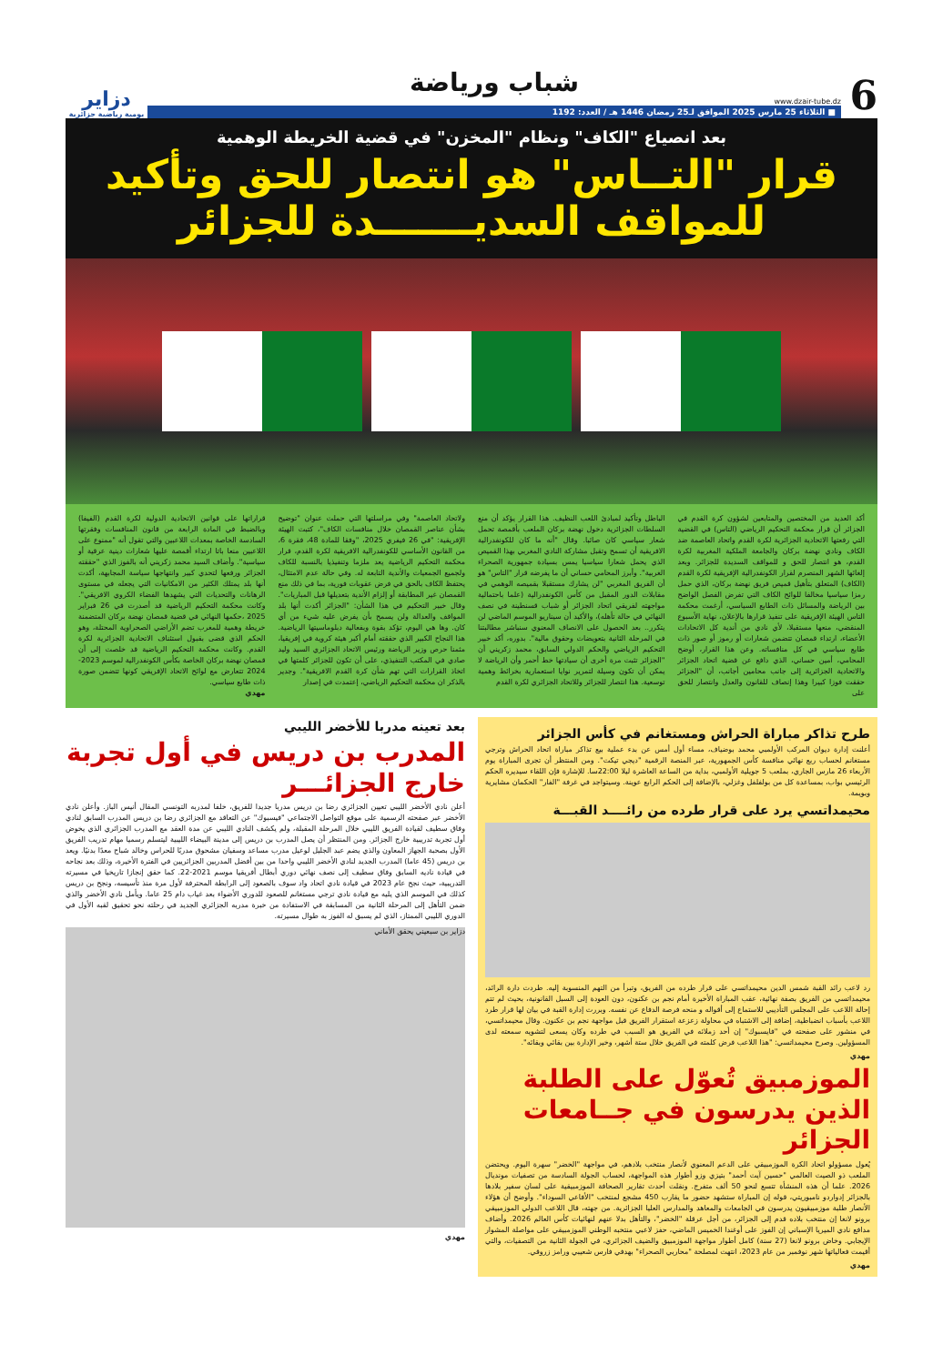6
شباب ورياضة
www.dzair-tube.dz
■ الثلاثاء 25 مارس 2025 الموافق لـ25 رمضان 1446 هـ / العدد: 1192
دزاير
يومية رياضية جزائرية
بعد انصياع "الكاف" ونظام "المخزن" في قضية الخريطة الوهمية
قرار "التــاس" هو انتصار للحق وتأكيد للمواقف السديـــــــدة للجزائر
أكد العديد من المختصين والمتابعين لشؤون كرة القدم في الجزائر أن قرار محكمة التحكيم الرياضي (التاس) في القضية التي رفعتها الاتحادية الجزائرية لكرة القدم واتحاد العاصمة ضد الكاف ونادي نهضة بركان والجامعة الملكية المغربية لكرة القدم، هو انتصار للحق و للمواقف السديدة للجزائر. وبعد إلغائها الشهر المنصرم لقرار الكونفدرالية الإفريقية لكرة القدم (الكاف) المتعلق بتأهيل قميص فريق نهضة بركان، الذي حمل رمزا سياسيا مخالفا للوائح الكاف التي تفرض الفصل الواضح بين الرياضة والمسائل ذات الطابع السياسي، أرغمت محكمة التاس الهيئة الإفريقية على تنفيذ قرارها بالإعلان، نهاية الأسبوع المنقضي، منعها مستقبلا، لأي نادي من أندية كل الاتحادات الأعضاء، ارتداء قمصان تتضمن شعارات أو رموز أو صور ذات طابع سياسي في كل منافساته. وعن هذا القرار، أوضح المحامي، أمين حساني، الذي دافع عن قضية اتحاد الجزائر والاتحادية الجزائرية إلى جانب محامين أجانب، أن "الجزائر حققت فوزا كبيرا وهذا إنصاف للقانون والعدل وانتصار للحق على
الباطل وتأكيد لمبادئ اللعب النظيف. هذا القرار يؤكد أن منع السلطات الجزائرية دخول نهضة بركان الملعب بأقمصة تحمل شعار سياسي كان صائبا. وقال "أنه ما كان للكونفدرالية الافريقية أن تسمح وتقبل مشاركة النادي المغربي بهذا القميص الذي يحمل شعارا سياسيا يمس بسيادة جمهورية الصحراء الغربية". وأبرز المحامي حساني أن ما يفرضه قرار "التاس" هو أن الفريق المغربي "لن يشارك مستقبلا بقميصه الوهمي في مقابلات الدور المقبل من كأس الكونفدرالية (علما باحتمالية مواجهته لفريقي اتحاد الجزائر أو شباب قسنطينة في نصف النهائي في حالة تأهله)، والأكيد أن سيناريو الموسم الماضي لن يتكرر.. بعد الحصول على الانصاف المعنوي سنباشر مطالبتنا في المرحلة الثانية بتعويضات وحقوق مالية". بدوره، أكد خبير التحكيم الرياضي والحكم الدولي السابق، محمد زكريني أن "الجزائر تثبت مرة أخرى أن سيادتها خط أحمر وأن الرياضة لا يمكن أن تكون وسيلة لتمرير نوايا استعمارية بخرائط وهمية توسعية. هذا انتصار للجزائر وللاتحاد الجزائري لكرة القدم
ولاتحاد العاصمة" وفي مراسلتها التي حملت عنوان "توضيح بشأن عناصر القمصان خلال منافسات الكاف"، كتبت الهيئة الإفريقية: "في 26 فيفري 2025، "وفقا للمادة 48، فقرة 6، من القانون الأساسي للكونفدرالية الافريقية لكرة القدم، قرار محكمة التحكيم الرياضية يعد ملزما وتنفيذيا بالنسبة للكاف ولجميع الجمعيات والأندية التابعة له. وفي حالة عدم الامتثال، يحتفظ الكاف بالحق في فرض عقوبات فورية، بما في ذلك منع القمصان غير المطابقة أو إلزام الأندية بتعديلها قبل المباريات". وقال خبير التحكيم في هذا الشأن: "الجزائر أكدت أنها بلد المواقف والعدالة ولن يسمح بأن يفرض عليه شيء من أي كان. وها هي اليوم، تؤكد بقوة وبفعالية دبلوماسيتها الرياضية. هذا النجاح الكبير الذي حققته أمام أكبر هيئة كروية في إفريقيا، مثمنا حرص وزير الرياضة ورئيس الاتحاد الجزائري السيد وليد صادي في المكتب التنفيذي، على أن تكون للجزائر كلمتها في اتخاذ القرارات التي تهم شأن كرة القدم الافريقية". وجدير بالذكر ان محكمة التحكيم الرياضي، إعتمدت في إصدار
قراراتها على قوانين الاتحادية الدولية لكرة القدم (الفيفا) وبالضبط في المادة الرابعة من قانون المنافسات وفقرتها السادسة الخاصة بمعدات اللاعبين والتي تقول أنه "ممنوع على اللاعبين منعا باتا ارتداء أقمصة عليها شعارات دينية عرقية أو سياسية". وأضاف السيد محمد زكريني أنه بالفوز الذي "حققته الجزائر ورفعها لتحدي كبير وانتهاجها سياسة المجابهة، أكدت أنها بلد يمتلك الكثير من الامكانيات التي يجعله في مستوى الرهانات والتحديات التي يشهدها الفضاء الكروي الافريقي". وكانت محكمة التحكيم الرياضية قد أصدرت في 26 فبراير 2025 ،حكمها النهائي في قضية قمصان نهضة بركان المتضمنة خريطة وهمية للمغرب تضم الأراضي الصحراوية المحتلة، وهو الحكم الذي قضى بقبول استئناف الاتحادية الجزائرية لكرة القدم. وكانت محكمة التحكيم الرياضية قد خلصت إلى أن قمصان نهضة بركان الخاصة بكأس الكونفدرالية لموسم 2023-2024 تتعارض مع لوائح الاتحاد الإفريقي كونها تتضمن صورة ذات طابع سياسي.
مهدي
طرح تذاكر مباراة الحراش ومستغانم في كأس الجزائر
أعلنت إدارة ديوان المركب الأولمبي محمد بوضياف، مساء أول أمس عن بدء عملية بيع تذاكر مباراة اتحاد الحراش وترجي مستغانم لحساب ربع نهائي منافسة كأس الجمهورية، عبر المنصة الرقمية "ديجي تيكت". ومن المنتظر أن تجرى المباراة يوم الأربعاء 26 مارس الجاري، بملعب 5 جويلية الأولمبي، بداية من الساعة العاشرة ليلا 22:00سا. للإشارة فإن اللقاء سيديره الحكم الرئيسي بواب، بمساعدة كل من بولفلفل وغزلي، بالإضافة إلى الحكم الرابع عوينة. وسيتواجد في غرفة "الفار" الحكمان مشايرية وبويمة.
محيمداتسي يرد على قرار طرده من رائــــد القبـــة
رد لاعب رائد القبة شمس الدين محيمداتسي على قرار طرده من الفريق، وتبرأ من التهم المنسوبة إليه. طردت دارة الرائد، محيمداتسي من الفريق بصفة نهائية، عقب المباراة الأخيرة أمام نجم بن عكنون، دون العودة إلى السبل القانونية، بحيث لم تتم إحالة اللاعب على المجلس التأديبي للاستماع إلى أقواله و منحه فرصة الدفاع عن نفسه. وبررت إدارة القبة في بيان لها قرار طرد اللاعب بأسباب انضباطية، إضافة إلى الاشتباه في محاولة زعزعة استقرار الفريق قبل مواجهة نجم بن عكنون. وقال محيمداتسي، في منشور على صفحته في "فايسبوك" إن أحد زملائه في الفريق هو السبب في طرده وكان يسعى لتشويه سمعته لدى المسؤولين. وصرح محيمداتسي: "هذا اللاعب فرض كلمته في الفريق خلال ستة أشهر، وخير الإدارة بين بقائي وبقائه".
مهدي
الموزمبيق تُعوّل على الطلبة الذين يدرسون في جــامعات الجزائر
يُعول مسؤولو اتحاد الكرة الموزمبيقي على الدعم المعنوي لأنصار منتخب بلادهم، في مواجهة "الخضر" سهرة اليوم. ويحتضن الملعب ذو الصيت العالمي "حسين آيت أحمد" بتيزي وزو أطوار هذه المواجهة، لحساب الجولة السادسة من تصفيات مونديال 2026. علما أن هذه المنشأة تتسع لنحو 50 ألف متفرج. ونقلت أحدث تقارير الصحافة الموزمبيقية على لسان سفير بلادها بالجزائر إدواردو نامبوريتي، قوله إن المباراة ستشهد حضور ما يقارب 450 مشجع لمنتخب "الأفاعي السوداء". وأوضح أن هؤلاء الأنصار طلبة موزمبيقيون يدرسون في الجامعات والمعاهد والمدارس العليا الجزائرية. من جهته، قال اللاعب الدولي الموزمبيقي برونو لانغا إن منتخب بلاده قدم إلى الجزائر، من أجل عرقلة "الخضر"، والتأهل بدلا عنهم لنهائيات كأس العالم 2026. وأضاف مدافع نادي الميريا الإسباني إن الفوز على أوغندا الخميس الماضي، حفز لاعبي منتخبه الوطني الموزمبيقي على مواصلة المشوار الإيجابي. وخاض برونو لانغا (27 سنة) كامل أطوار مواجهة الموزمبيق والضيف الجزائري، في الجولة الثانية من التصفيات، والتي أقيمت فعالياتها شهر نوفمبر من عام 2023، انتهت لمصلحة "محاربي الصحراء" بهدفي فارس شعيبي ورامز زروقي.
مهدي
بعد تعينه مدربا للأخضر الليبي
المدرب بن دريس في أول تجربة خارج الجزائـــر
أعلن نادي الأخضر الليبي تعيين الجزائري رضا بن دريس مدربا جديدا للفريق، خلفا لمدربه التونسي المقال أنيس الباز. وأعلن نادي الأخضر عبر صفحته الرسمية على موقع التواصل الاجتماعي "فيسبوك" عن التعاقد مع الجزائري رضا بن دريس المدرب السابق لنادي وفاق سطيف لقيادة الفريق الليبي خلال المرحلة المقبلة، ولم يكشف النادي الليبي عن مدة العقد مع المدرب الجزائري الذي يخوض أول تجربة تدريبية خارج الجزائر. ومن المنتظر أن يصل المدرب بن دريس إلى مدينة البيضاء الليبية ليتسلم رسميا مهام تدريب الفريق الأول بصحبة الجهاز المعاون والذي يضم عبد الجليل لوعيل مدرب مساعد وسفيان مشحوق مدربًا للحراس وخالد شباح معدًا بدنيًا. ويعد بن دريس (45 عاما) المدرب الجديد لنادي الأخضر الليبي واحدا من بين أفضل المدربين الجزائريين في الفترة الأخيرة، وذلك بعد نجاحه في قيادة ناديه السابق وفاق سطيف إلى نصف نهائي دوري أبطال أفريقيا موسم 2021-22. كما حقق إنجازا تاريخيا في مسيرته التدريبية، حيث نجح عام 2023 في قيادة نادي اتحاد واد سوف بالصعود إلى الرابطة المحترفة لأول مرة منذ تأسيسه، ونجح بن دريس كذلك في الموسم الذي يليه مع قيادة نادي ترجي مستغانم للصعود للدوري الأضواء بعد غياب دام 25 عاما. ويأمل نادي الأخضر والذي ضمن التأهل إلى المرحلة الثانية من المسابقة في الاستفادة من خبرة مدربه الجزائري الجديد في رحلته نحو تحقيق لقبه الأول في الدوري الليبي الممتاز، الذي لم يسبق له الفوز به طوال مسيرته.
دزاير بن سبعيني يحقق الأماني
مهدي